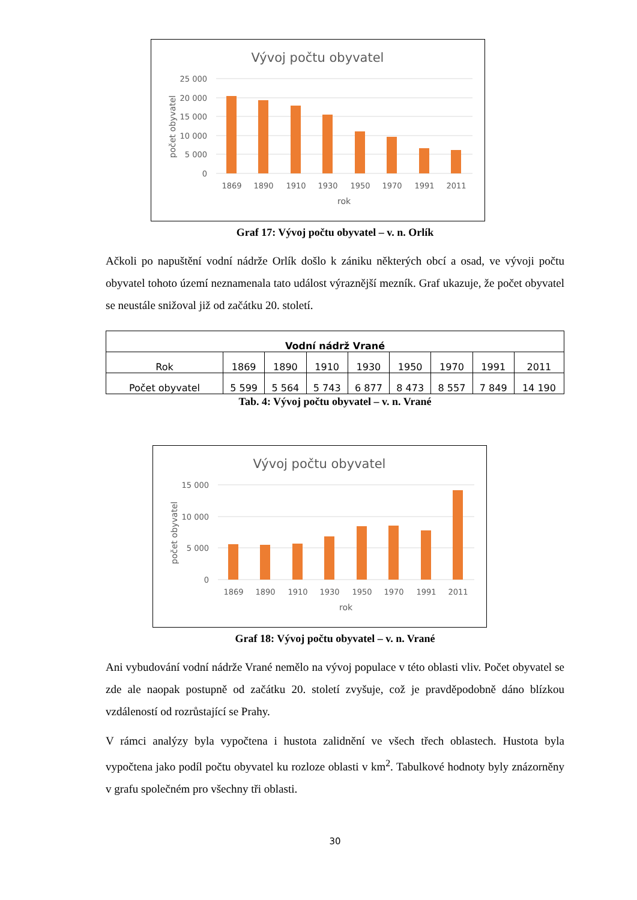Vývoj počtu obyvatel
25 000
20 000
15 000
10 000
5 000
0
počet obyvatel
1869
1890
1910
1930
1950
1970
1991
2011
rok
Graf 17: Vývoj počtu obyvatel – v. n. Orlík
Ačkoli po napuštění vodní nádrže Orlík došlo k zániku některých obcí a osad, ve vývoji počtu obyvatel tohoto území neznamenala tato událost výraznější mezník. Graf ukazuje, že počet obyvatel se neustále snižoval již od začátku 20. století.
| Vodní nádrž Vrané | | | | | | | | |
| --- | --- | --- | --- | --- | --- | --- | --- | --- |
| Rok | 1869 | 1890 | 1910 | 1930 | 1950 | 1970 | 1991 | 2011 |
| Počet obyvatel | 5 599 | 5 564 | 5 743 | 6 877 | 8 473 | 8 557 | 7 849 | 14 190 |
Tab. 4: Vývoj počtu obyvatel – v. n. Vrané
Vývoj počtu obyvatel
15 000
10 000
5 000
0
počet obyvatel
1869
1890
1910
1930
1950
1970
1991
2011
rok
Graf 18: Vývoj počtu obyvatel – v. n. Vrané
Ani vybudování vodní nádrže Vrané nemělo na vývoj populace v této oblasti vliv. Počet obyvatel se zde ale naopak postupně od začátku 20. století zvyšuje, což je pravděpodobně dáno blízkou vzdáleností od rozrůstající se Prahy.
V rámci analýzy byla vypočtena i hustota zalidnění ve všech třech oblastech. Hustota byla vypočtena jako podíl počtu obyvatel ku rozloze oblasti v km<sup>2</sup>. Tabulkové hodnoty byly znázorněny v grafu společném pro všechny tři oblasti.
30